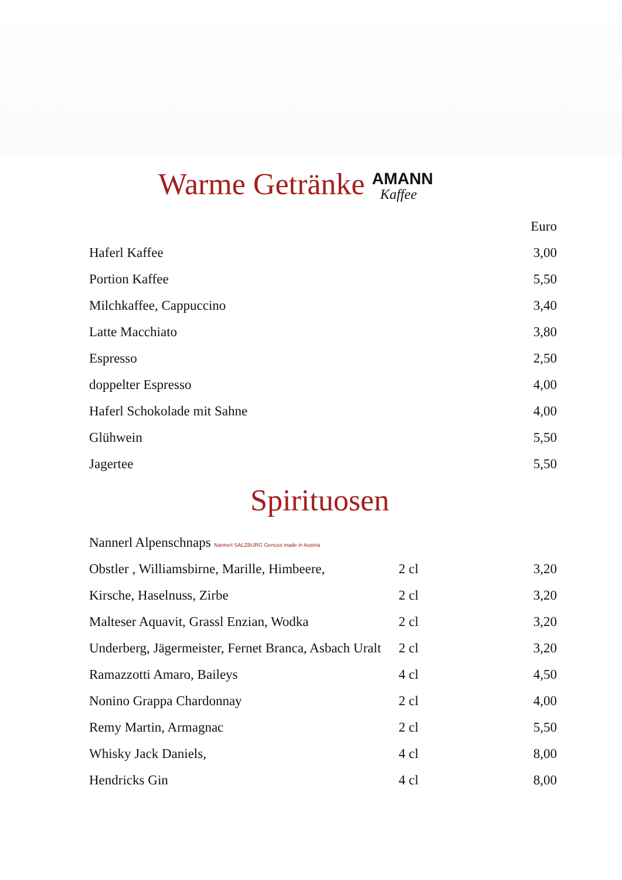Warme Getränke AMANN
Kaffee
| | Euro |
| --- | --- |
| Haferl Kaffee | 3,00 |
| Portion Kaffee | 5,50 |
| Milchkaffee, Cappuccino | 3,40 |
| Latte Macchiato | 3,80 |
| Espresso | 2,50 |
| doppelter Espresso | 4,00 |
| Haferl Schokolade mit Sahne | 4,00 |
| Glühwein | 5,50 |
| Jagertee | 5,50 |
Spirituosen
| Nannerl Alpenschnaps Nannerl SALZBURG Genuss made in Austria | | |
| Obstler , Williamsbirne, Marille, Himbeere, | 2 cl | 3,20 |
| Kirsche, Haselnuss, Zirbe | 2 cl | 3,20 |
| Malteser Aquavit, Grassl Enzian, Wodka | 2 cl | 3,20 |
| Underberg, Jägermeister, Fernet Branca, Asbach Uralt | 2 cl | 3,20 |
| Ramazzotti Amaro, Baileys | 4 cl | 4,50 |
| Nonino Grappa Chardonnay | 2 cl | 4,00 |
| Remy Martin, Armagnac | 2 cl | 5,50 |
| Whisky Jack Daniels, | 4 cl | 8,00 |
| Hendricks Gin | 4 cl | 8,00 |